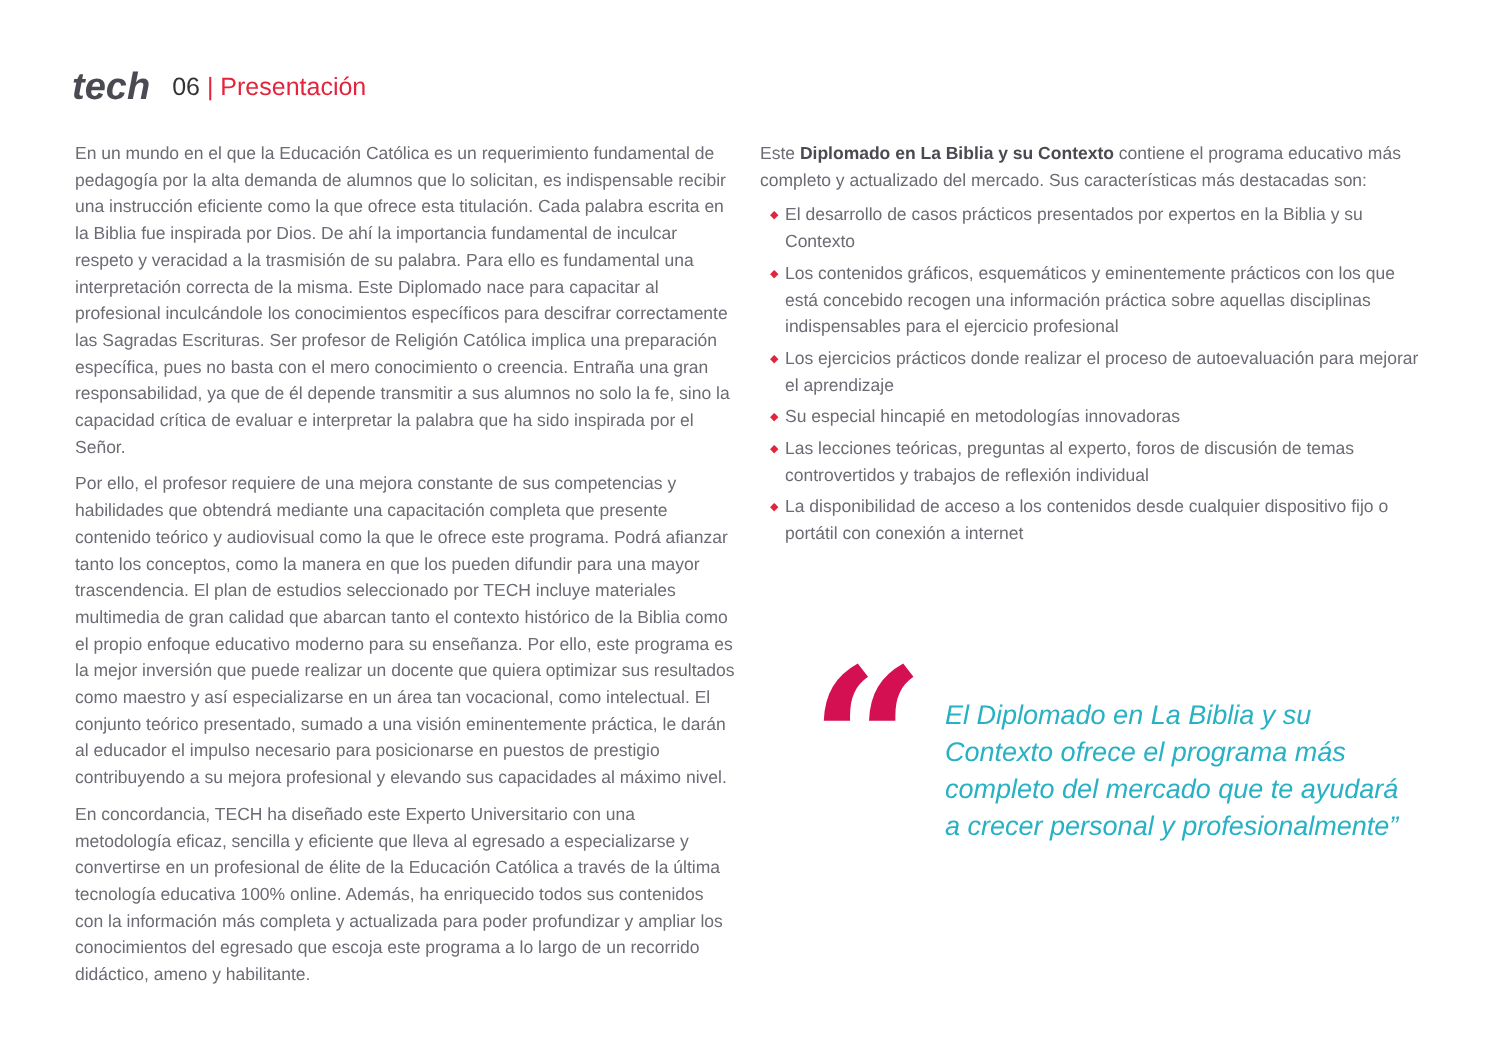tech
06 | Presentación
En un mundo en el que la Educación Católica es un requerimiento fundamental de pedagogía por la alta demanda de alumnos que lo solicitan, es indispensable recibir una instrucción eficiente como la que ofrece esta titulación. Cada palabra escrita en la Biblia fue inspirada por Dios. De ahí la importancia fundamental de inculcar respeto y veracidad a la trasmisión de su palabra. Para ello es fundamental una interpretación correcta de la misma. Este Diplomado nace para capacitar al profesional inculcándole los conocimientos específicos para descifrar correctamente las Sagradas Escrituras. Ser profesor de Religión Católica implica una preparación específica, pues no basta con el mero conocimiento o creencia. Entraña una gran responsabilidad, ya que de él depende transmitir a sus alumnos no solo la fe, sino la capacidad crítica de evaluar e interpretar la palabra que ha sido inspirada por el Señor.
Por ello, el profesor requiere de una mejora constante de sus competencias y habilidades que obtendrá mediante una capacitación completa que presente contenido teórico y audiovisual como la que le ofrece este programa. Podrá afianzar tanto los conceptos, como la manera en que los pueden difundir para una mayor trascendencia. El plan de estudios seleccionado por TECH incluye materiales multimedia de gran calidad que abarcan tanto el contexto histórico de la Biblia como el propio enfoque educativo moderno para su enseñanza. Por ello, este programa es la mejor inversión que puede realizar un docente que quiera optimizar sus resultados como maestro y así especializarse en un área tan vocacional, como intelectual. El conjunto teórico presentado, sumado a una visión eminentemente práctica, le darán al educador el impulso necesario para posicionarse en puestos de prestigio contribuyendo a su mejora profesional y elevando sus capacidades al máximo nivel.
En concordancia, TECH ha diseñado este Experto Universitario con una metodología eficaz, sencilla y eficiente que lleva al egresado a especializarse y convertirse en un profesional de élite de la Educación Católica a través de la última tecnología educativa 100% online. Además, ha enriquecido todos sus contenidos con la información más completa y actualizada para poder profundizar y ampliar los conocimientos del egresado que escoja este programa a lo largo de un recorrido didáctico, ameno y habilitante.
Este Diplomado en La Biblia y su Contexto contiene el programa educativo más completo y actualizado del mercado. Sus características más destacadas son:
◆ El desarrollo de casos prácticos presentados por expertos en la Biblia y su Contexto
◆ Los contenidos gráficos, esquemáticos y eminentemente prácticos con los que está concebido recogen una información práctica sobre aquellas disciplinas indispensables para el ejercicio profesional
◆ Los ejercicios prácticos donde realizar el proceso de autoevaluación para mejorar el aprendizaje
◆ Su especial hincapié en metodologías innovadoras
◆ Las lecciones teóricas, preguntas al experto, foros de discusión de temas controvertidos y trabajos de reflexión individual
◆ La disponibilidad de acceso a los contenidos desde cualquier dispositivo fijo o portátil con conexión a internet
“
El Diplomado en La Biblia y su Contexto ofrece el programa más completo del mercado que te ayudará a crecer personal y profesionalmente”